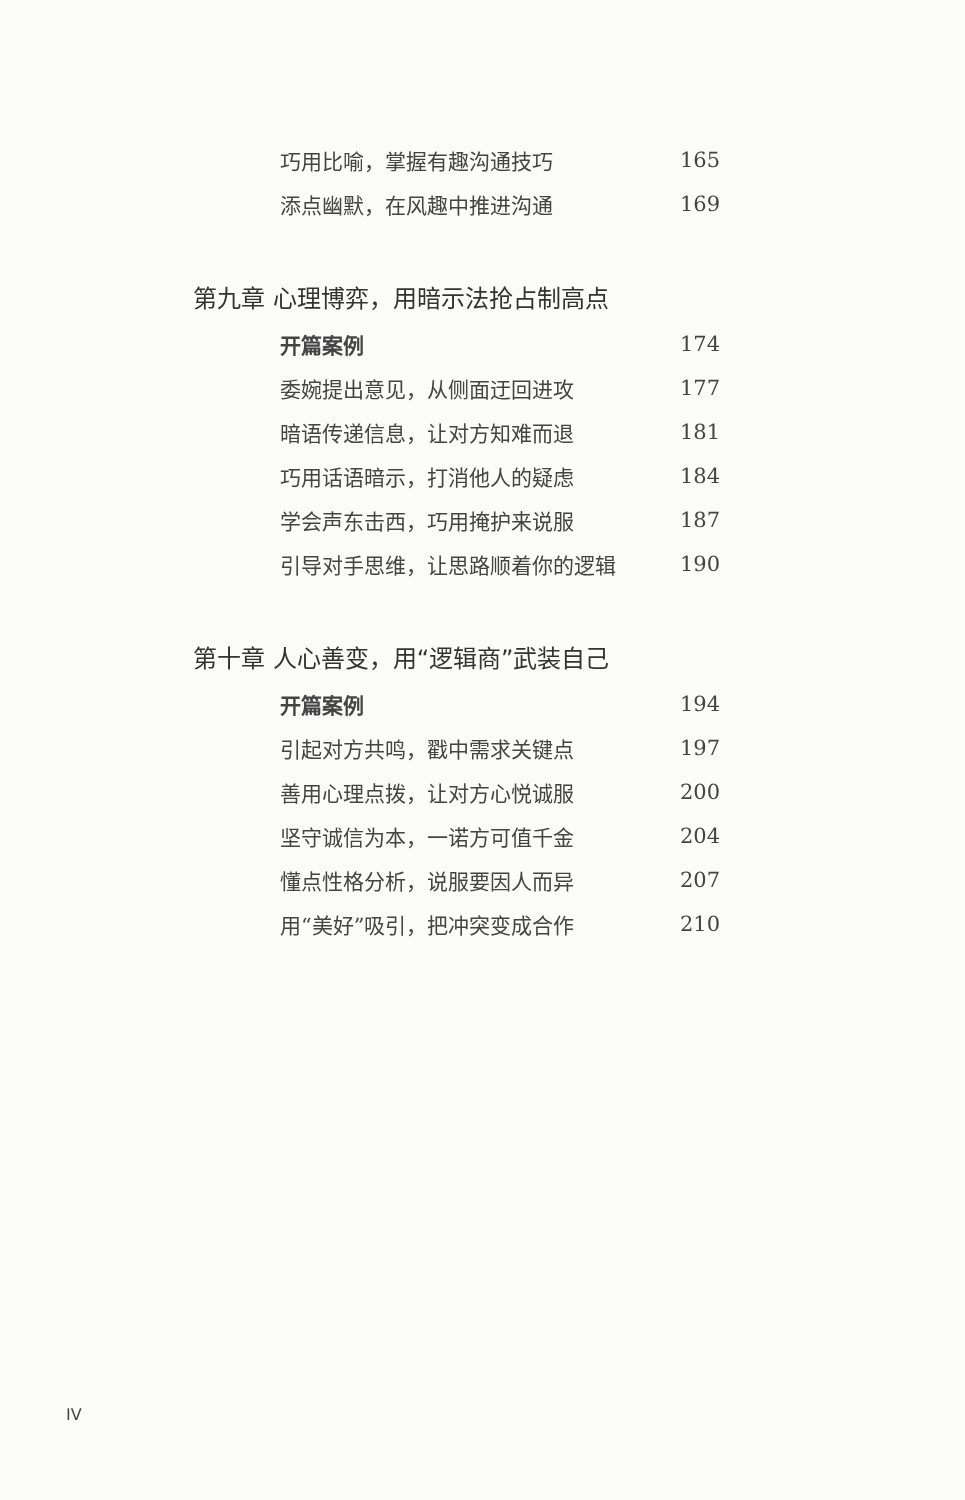巧用比喻，掌握有趣沟通技巧 165
添点幽默，在风趣中推进沟通 169
第九章 心理博弈，用暗示法抢占制高点
开篇案例 174
委婉提出意见，从侧面迂回进攻 177
暗语传递信息，让对方知难而退 181
巧用话语暗示，打消他人的疑虑 184
学会声东击西，巧用掩护来说服 187
引导对手思维，让思路顺着你的逻辑 190
第十章 人心善变，用“逻辑商”武装自己
开篇案例 194
引起对方共鸣，戳中需求关键点 197
善用心理点拨，让对方心悦诚服 200
坚守诚信为本，一诺方可值千金 204
懂点性格分析，说服要因人而异 207
用“美好”吸引，把冲突变成合作 210
IV